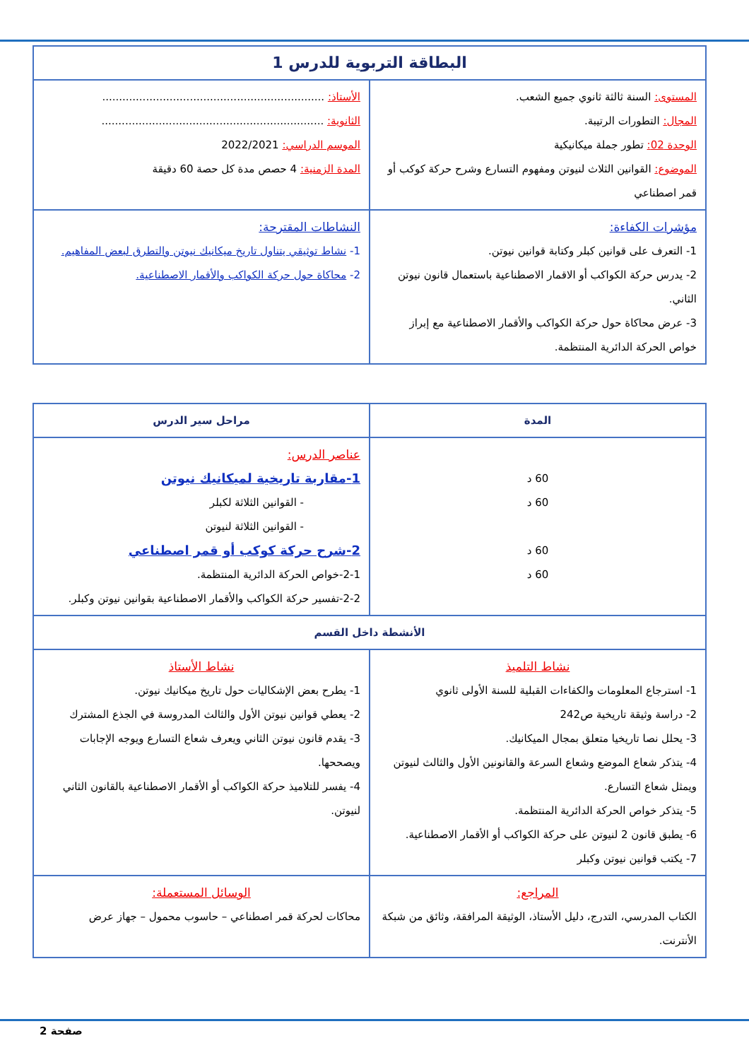| البطاقة التربوية للدرس 1 | |
| المستوى: السنة ثالثة ثانوي جميع الشعب. المجال: التطورات الرتيبة. الوحدة 02: تطور جملة ميكانيكية الموضوع: القوانين الثلاث لنيوتن ومفهوم التسارع وشرح حركة كوكب أو قمر اصطناعي | الأستاذ: .................................................................. الثانوية: .................................................................. الموسم الدراسي: 2022/2021 المدة الزمنية: 4 حصص مدة كل حصة 60 دقيقة |
| مؤشرات الكفاءة: 1- التعرف على قوانين كبلر وكتابة قوانين نيوتن. 2- يدرس حركة الكواكب أو الاقمار الاصطناعية باستعمال قانون نيوتن الثاني. 3- عرض محاكاة حول حركة الكواكب والأقمار الاصطناعية مع إبراز خواص الحركة الدائرية المنتظمة. | النشاطات المقترحة: 1- نشاط توثيقي يتناول تاريخ ميكانيك نيوتن والتطرق لبعض المفاهيم. 2- محاكاة حول حركة الكواكب والأقمار الاصطناعية. |
| المدة | مراحل سير الدرس | |
| 60 د 60 د 60 د 60 د | عناصر الدرس: 1-مقاربة تاريخية لميكانيك نيوتن - القوانين الثلاثة لكبلر - القوانين الثلاثة لنيوتن 2-شرح حركة كوكب أو قمر اصطناعي 2-1-خواص الحركة الدائرية المنتظمة. 2-2-تفسير حركة الكواكب والأقمار الاصطناعية بقوانين نيوتن وكبلر. | |
| الأنشطة داخل القسم | | |
| نشاط التلميذ 1- استرجاع المعلومات والكفاءات القبلية للسنة الأولى ثانوي 2- دراسة وثيقة تاريخية ص242 3- يحلل نصا تاريخيا متعلق بمجال الميكانيك. 4- يتذكر شعاع الموضع وشعاع السرعة والقانونين الأول والثالث لنيوتن ويمثل شعاع التسارع. 5- يتذكر خواص الحركة الدائرية المنتظمة. 6- يطبق قانون 2 لنيوتن على حركة الكواكب أو الأقمار الاصطناعية. 7- يكتب قوانين نيوتن وكبلر | | نشاط الأستاذ 1- يطرح بعض الإشكاليات حول تاريخ ميكانيك نيوتن. 2- يعطي قوانين نيوتن الأول والثالث المدروسة في الجذع المشترك 3- يقدم قانون نيوتن الثاني ويعرف شعاع التسارع ويوجه الإجابات ويصححها. 4- يفسر للتلاميذ حركة الكواكب أو الأقمار الاصطناعية بالقانون الثاني لنيوتن. |
| المراجع: الكتاب المدرسي، التدرج، دليل الأستاذ، الوثيقة المرافقة، وثائق من شبكة الأنترنت. | | الوسائل المستعملة: محاكات لحركة قمر اصطناعي – حاسوب محمول – جهاز عرض |
صفحة 2